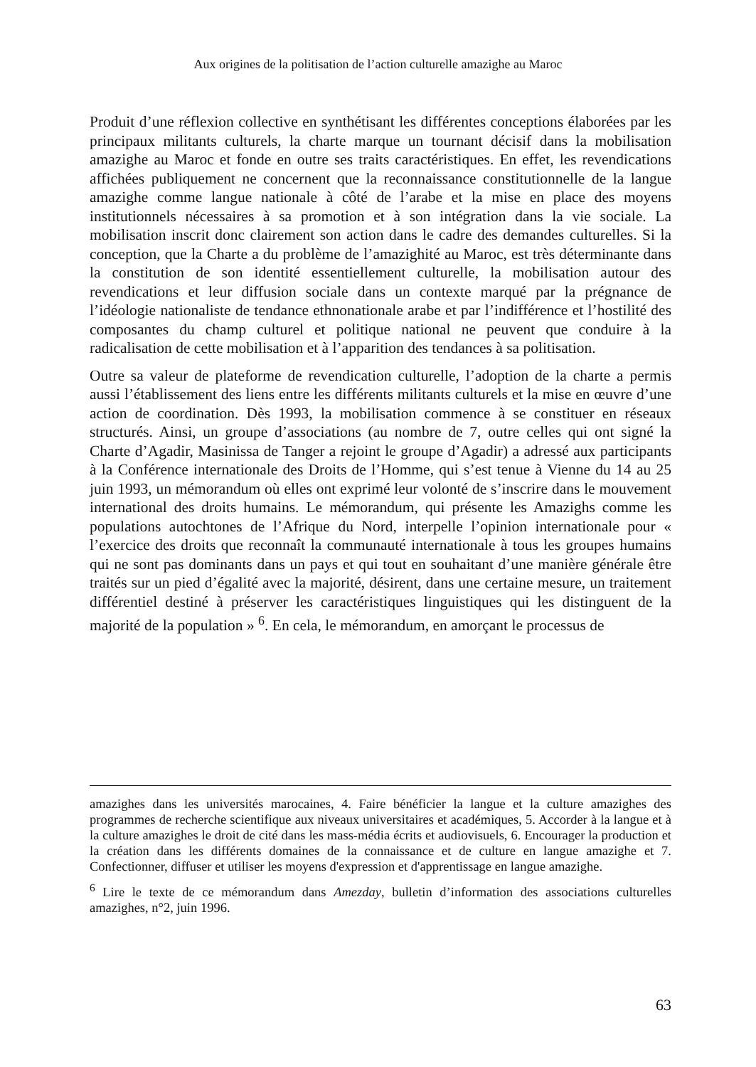Aux origines de la politisation de l’action culturelle amazighe au Maroc
Produit d’une réflexion collective en synthétisant les différentes conceptions élaborées par les principaux militants culturels, la charte marque un tournant décisif dans la mobilisation amazighe au Maroc et fonde en outre ses traits caractéristiques. En effet, les revendications affichées publiquement ne concernent que la reconnaissance constitutionnelle de la langue amazighe comme langue nationale à côté de l’arabe et la mise en place des moyens institutionnels nécessaires à sa promotion et à son intégration dans la vie sociale. La mobilisation inscrit donc clairement son action dans le cadre des demandes culturelles. Si la conception, que la Charte a du problème de l’amazighité au Maroc, est très déterminante dans la constitution de son identité essentiellement culturelle, la mobilisation autour des revendications et leur diffusion sociale dans un contexte marqué par la prégnance de l’idéologie nationaliste de tendance ethnonationale arabe et par l’indifférence et l’hostilité des composantes du champ culturel et politique national ne peuvent que conduire à la radicalisation de cette mobilisation et à l’apparition des tendances à sa politisation.
Outre sa valeur de plateforme de revendication culturelle, l’adoption de la charte a permis aussi l’établissement des liens entre les différents militants culturels et la mise en œuvre d’une action de coordination. Dès 1993, la mobilisation commence à se constituer en réseaux structurés. Ainsi, un groupe d’associations (au nombre de 7, outre celles qui ont signé la Charte d’Agadir, Masinissa de Tanger a rejoint le groupe d’Agadir) a adressé aux participants à la Conférence internationale des Droits de l’Homme, qui s’est tenue à Vienne du 14 au 25 juin 1993, un mémorandum où elles ont exprimé leur volonté de s’inscrire dans le mouvement international des droits humains. Le mémorandum, qui présente les Amazighs comme les populations autochtones de l’Afrique du Nord, interpelle l’opinion internationale pour « l’exercice des droits que reconnaît la communauté internationale à tous les groupes humains qui ne sont pas dominants dans un pays et qui tout en souhaitant d’une manière générale être traités sur un pied d’égalité avec la majorité, désirent, dans une certaine mesure, un traitement différentiel destiné à préserver les caractéristiques linguistiques qui les distinguent de la majorité de la population » <sup>6</sup>. En cela, le mémorandum, en amorçant le processus de
amazighes dans les universités marocaines, 4. Faire bénéficier la langue et la culture amazighes des programmes de recherche scientifique aux niveaux universitaires et académiques, 5. Accorder à la langue et à la culture amazighes le droit de cité dans les mass-média écrits et audiovisuels, 6. Encourager la production et la création dans les différents domaines de la connaissance et de culture en langue amazighe et 7. Confectionner, diffuser et utiliser les moyens d'expression et d'apprentissage en langue amazighe.
<sup>6</sup> Lire le texte de ce mémorandum dans Amezday, bulletin d’information des associations culturelles amazighes, n°2, juin 1996.
63